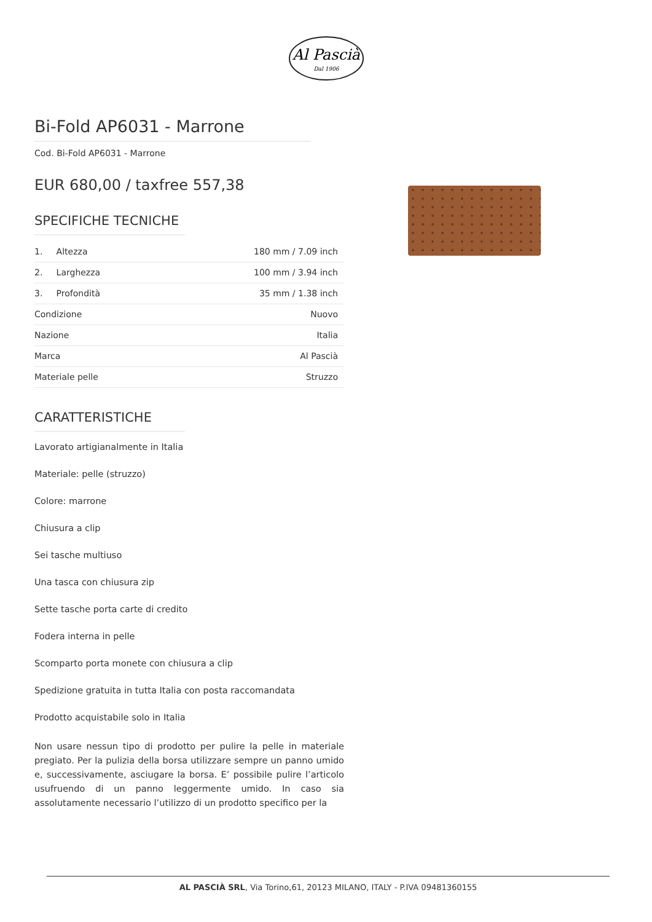Al Pascià
Dal 1906
Bi-Fold AP6031 - Marrone
Cod. Bi-Fold AP6031 - Marrone
EUR 680,00 / taxfree 557,38
SPECIFICHE TECNICHE
| 1. Altezza | 180 mm / 7.09 inch |
| 2. Larghezza | 100 mm / 3.94 inch |
| 3. Profondità | 35 mm / 1.38 inch |
| Condizione | Nuovo |
| Nazione | Italia |
| Marca | Al Pascià |
| Materiale pelle | Struzzo |
CARATTERISTICHE
Lavorato artigianalmente in Italia
Materiale: pelle (struzzo)
Colore: marrone
Chiusura a clip
Sei tasche multiuso
Una tasca con chiusura zip
Sette tasche porta carte di credito
Fodera interna in pelle
Scomparto porta monete con chiusura a clip
Spedizione gratuita in tutta Italia con posta raccomandata
Prodotto acquistabile solo in Italia
Non usare nessun tipo di prodotto per pulire la pelle in materiale pregiato. Per la pulizia della borsa utilizzare sempre un panno umido e, successivamente, asciugare la borsa. E’ possibile pulire l’articolo usufruendo di un panno leggermente umido. In caso sia assolutamente necessario l’utilizzo di un prodotto specifico per la
AL PASCIÀ SRL, Via Torino,61, 20123 MILANO, ITALY - P.IVA 09481360155